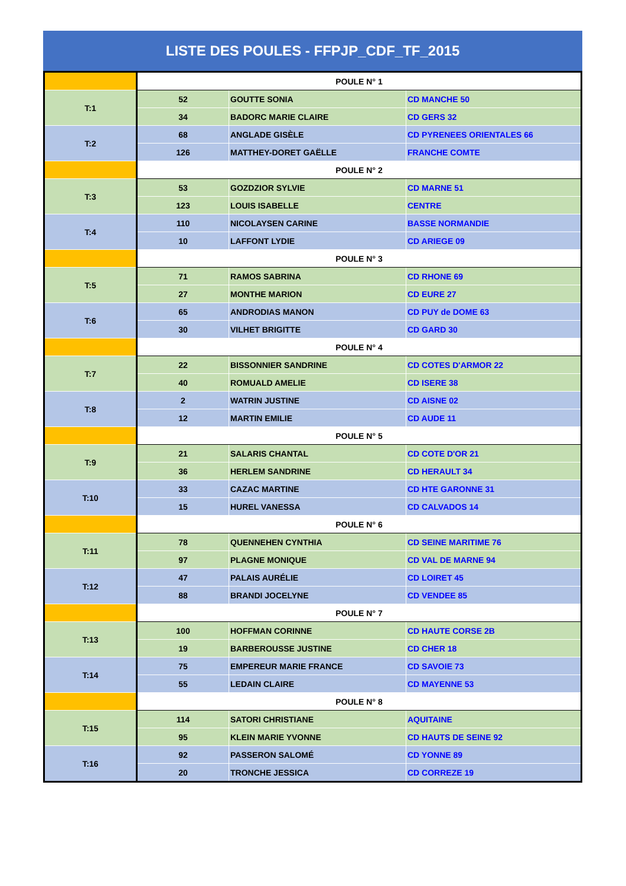LISTE DES POULES - FFPJP_CDF_TF_2015
| | POULE N° 1 | | |
| T:1 | 52 | GOUTTE SONIA | CD MANCHE 50 |
| | 34 | BADORC MARIE CLAIRE | CD GERS 32 |
| T:2 | 68 | ANGLADE GISÈLE | CD PYRENEES ORIENTALES 66 |
| | 126 | MATTHEY-DORET GAËLLE | FRANCHE COMTE |
| | POULE N° 2 | | |
| T:3 | 53 | GOZDZIOR SYLVIE | CD MARNE 51 |
| | 123 | LOUIS ISABELLE | CENTRE |
| T:4 | 110 | NICOLAYSEN CARINE | BASSE NORMANDIE |
| | 10 | LAFFONT LYDIE | CD ARIEGE 09 |
| | POULE N° 3 | | |
| T:5 | 71 | RAMOS SABRINA | CD RHONE 69 |
| | 27 | MONTHE MARION | CD EURE 27 |
| T:6 | 65 | ANDRODIAS MANON | CD PUY de DOME 63 |
| | 30 | VILHET BRIGITTE | CD GARD 30 |
| | POULE N° 4 | | |
| T:7 | 22 | BISSONNIER SANDRINE | CD COTES D'ARMOR 22 |
| | 40 | ROMUALD AMELIE | CD ISERE 38 |
| T:8 | 2 | WATRIN JUSTINE | CD AISNE 02 |
| | 12 | MARTIN EMILIE | CD AUDE 11 |
| | POULE N° 5 | | |
| T:9 | 21 | SALARIS CHANTAL | CD COTE D'OR 21 |
| | 36 | HERLEM SANDRINE | CD HERAULT 34 |
| T:10 | 33 | CAZAC MARTINE | CD HTE GARONNE 31 |
| | 15 | HUREL VANESSA | CD CALVADOS 14 |
| | POULE N° 6 | | |
| T:11 | 78 | QUENNEHEN CYNTHIA | CD SEINE MARITIME 76 |
| | 97 | PLAGNE MONIQUE | CD VAL DE MARNE 94 |
| T:12 | 47 | PALAIS AURÉLIE | CD LOIRET 45 |
| | 88 | BRANDI JOCELYNE | CD VENDEE 85 |
| | POULE N° 7 | | |
| T:13 | 100 | HOFFMAN CORINNE | CD HAUTE CORSE 2B |
| | 19 | BARBEROUSSE JUSTINE | CD CHER 18 |
| T:14 | 75 | EMPEREUR MARIE FRANCE | CD SAVOIE 73 |
| | 55 | LEDAIN CLAIRE | CD MAYENNE 53 |
| | POULE N° 8 | | |
| T:15 | 114 | SATORI CHRISTIANE | AQUITAINE |
| | 95 | KLEIN MARIE YVONNE | CD HAUTS DE SEINE 92 |
| T:16 | 92 | PASSERON SALOMÉ | CD YONNE 89 |
| | 20 | TRONCHE JESSICA | CD CORREZE 19 |